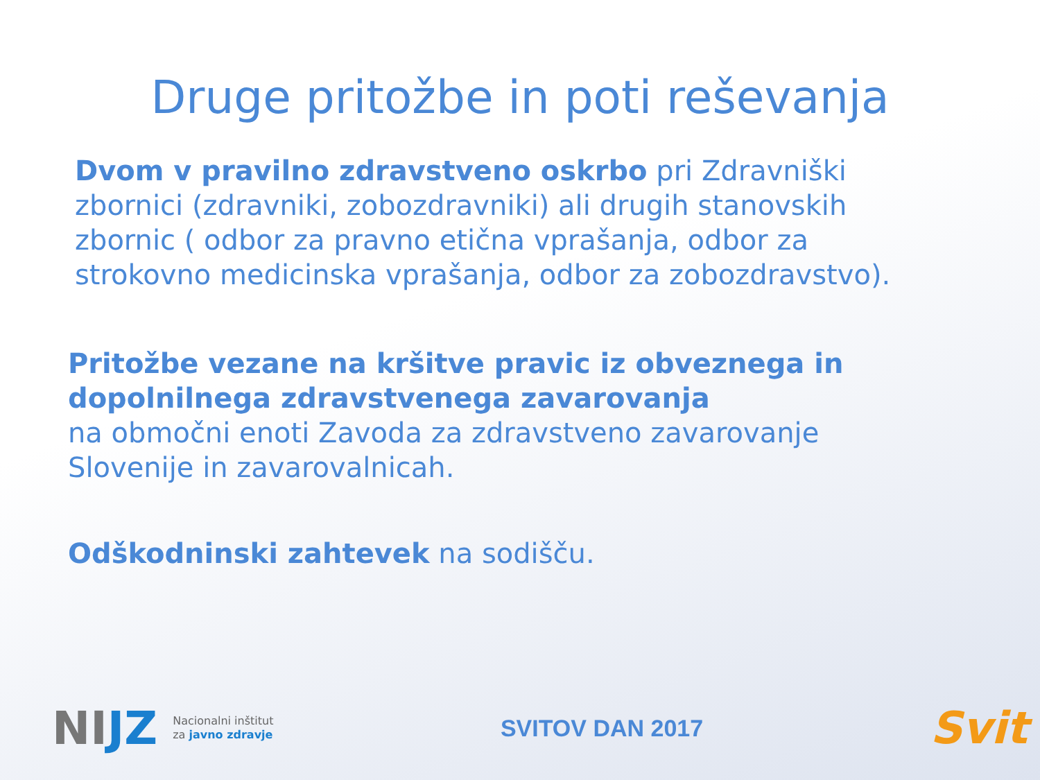Druge pritožbe in poti reševanja
Dvom v pravilno zdravstveno oskrbo pri Zdravniški zbornici (zdravniki, zobozdravniki) ali drugih stanovskih zbornic ( odbor za pravno etična vprašanja, odbor za strokovno medicinska vprašanja, odbor za zobozdravstvo).
Pritožbe vezane na kršitve pravic iz obveznega in dopolnilnega zdravstvenega zavarovanja
na območni enoti Zavoda za zdravstveno zavarovanje Slovenije in zavarovalnicah.
Odškodninski zahtevek na sodišču.
NIJZ
Nacionalni inštitut
za javno zdravje
SVITOV DAN 2017
Svit